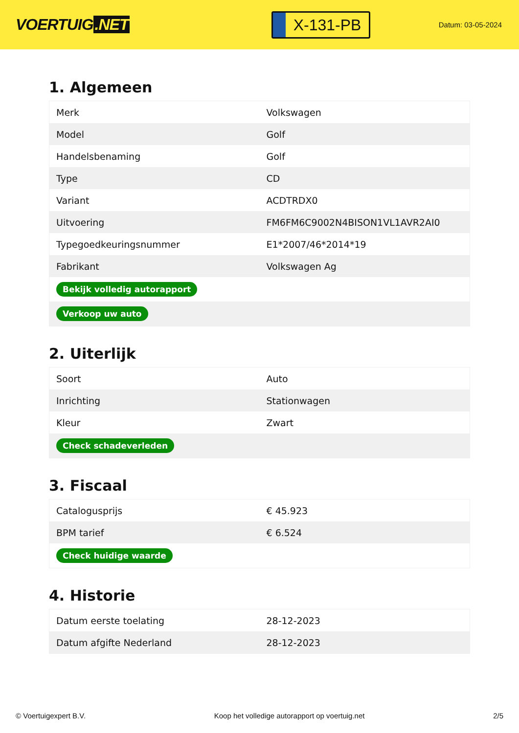VOERTUIG.NET
X-131-PB
Datum: 03-05-2024
1. Algemeen
| Merk | Volkswagen |
| Model | Golf |
| Handelsbenaming | Golf |
| Type | CD |
| Variant | ACDTRDX0 |
| Uitvoering | FM6FM6C9002N4BISON1VL1AVR2AI0 |
| Typegoedkeuringsnummer | E1*2007/46*2014*19 |
| Fabrikant | Volkswagen Ag |
| Bekijk volledig autorapport | |
| Verkoop uw auto | |
2. Uiterlijk
| Soort | Auto |
| Inrichting | Stationwagen |
| Kleur | Zwart |
| Check schadeverleden | |
3. Fiscaal
| Catalogusprijs | € 45.923 |
| BPM tarief | € 6.524 |
| Check huidige waarde | |
4. Historie
| Datum eerste toelating | 28-12-2023 |
| Datum afgifte Nederland | 28-12-2023 |
© Voertuigexpert B.V. Koop het volledige autorapport op voertuig.net 2/5